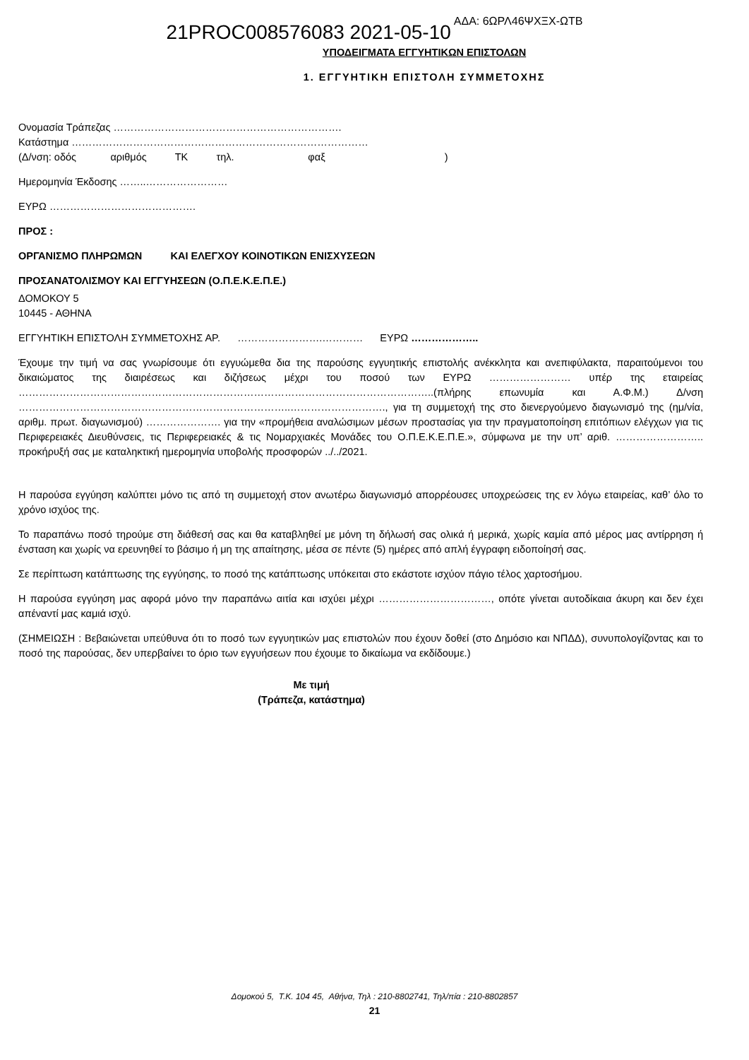21PROC008576083 2021-05-10 ΑΔΑ: 6ΩΡΛ46ΨΧΞΧ-ΩΤΒ
ΥΠΟΔΕΙΓΜΑΤΑ ΕΓΓΥΗΤΙΚΩΝ ΕΠΙΣΤΟΛΩΝ
1. ΕΓΓΥΗΤΙΚΗ ΕΠΙΣΤΟΛΗ ΣΥΜΜΕΤΟΧΗΣ
Ονομασία Τράπεζας ………………………………………………………….
Κατάστημα ……………………………………………………………………………
(Δ/νση: οδός αριθμός ΤΚ τηλ. φαξ )
Ημερομηνία Έκδοσης ……..……………………
ΕΥΡΩ …………………………………….
ΠΡΟΣ :
ΟΡΓΑΝΙΣΜΟ ΠΛΗΡΩΜΩΝ ΚΑΙ ΕΛΕΓΧΟΥ ΚΟΙΝΟΤΙΚΩΝ ΕΝΙΣΧΥΣΕΩΝ
ΠΡΟΣΑΝΑΤΟΛΙΣΜΟΥ ΚΑΙ ΕΓΓΥΗΣΕΩΝ (Ο.Π.Ε.Κ.Ε.Π.Ε.)
ΔΟΜΟΚΟΥ 5
10445 - ΑΘΗΝΑ
ΕΓΓΥΗΤΙΚΗ ΕΠΙΣΤΟΛΗ ΣΥΜΜΕΤΟΧΗΣ ΑΡ. …………………….………… ΕΥΡΩ ………………..
Έχουμε την τιμή να σας γνωρίσουμε ότι εγγυώμεθα δια της παρούσης εγγυητικής επιστολής ανέκκλητα και ανεπιφύλακτα, παραιτούμενοι του δικαιώματος της διαιρέσεως και διζήσεως μέχρι του ποσού των ΕΥΡΩ …………………… υπέρ της εταιρείας …………………………………………………………………………………………………………..(πλήρης επωνυμία και Α.Φ.Μ.) Δ/νση ……………………………………………………………………..………………………., για τη συμμετοχή της στο διενεργούμενο διαγωνισμό της (ημ/νία, αριθμ. πρωτ. διαγωνισμού) …………………. για την «προμήθεια αναλώσιμων μέσων προστασίας για την πραγματοποίηση επιτόπιων ελέγχων για τις Περιφερειακές Διευθύνσεις, τις Περιφερειακές & τις Νομαρχιακές Μονάδες του Ο.Π.Ε.Κ.Ε.Π.Ε.», σύμφωνα με την υπ’ αριθ. …………………….. προκήρυξή σας με καταληκτική ημερομηνία υποβολής προσφορών ../../2021.
Η παρούσα εγγύηση καλύπτει μόνο τις από τη συμμετοχή στον ανωτέρω διαγωνισμό απορρέουσες υποχρεώσεις της εν λόγω εταιρείας, καθ’ όλο το χρόνο ισχύος της.
Το παραπάνω ποσό τηρούμε στη διάθεσή σας και θα καταβληθεί με μόνη τη δήλωσή σας ολικά ή μερικά, χωρίς καμία από μέρος μας αντίρρηση ή ένσταση και χωρίς να ερευνηθεί το βάσιμο ή μη της απαίτησης, μέσα σε πέντε (5) ημέρες από απλή έγγραφη ειδοποίησή σας.
Σε περίπτωση κατάπτωσης της εγγύησης, το ποσό της κατάπτωσης υπόκειται στο εκάστοτε ισχύον πάγιο τέλος χαρτοσήμου.
Η παρούσα εγγύηση μας αφορά μόνο την παραπάνω αιτία και ισχύει μέχρι ……………………………, οπότε γίνεται αυτοδίκαια άκυρη και δεν έχει απέναντί μας καμιά ισχύ.
(ΣΗΜΕΙΩΣΗ : Βεβαιώνεται υπεύθυνα ότι το ποσό των εγγυητικών μας επιστολών που έχουν δοθεί (στο Δημόσιο και ΝΠΔΔ), συνυπολογίζοντας και το ποσό της παρούσας, δεν υπερβαίνει το όριο των εγγυήσεων που έχουμε το δικαίωμα να εκδίδουμε.)
Με τιμή
(Τράπεζα, κατάστημα)
Δομοκού 5, Τ.Κ. 104 45, Αθήνα, Τηλ : 210-8802741, Τηλ/πία : 210-8802857
21